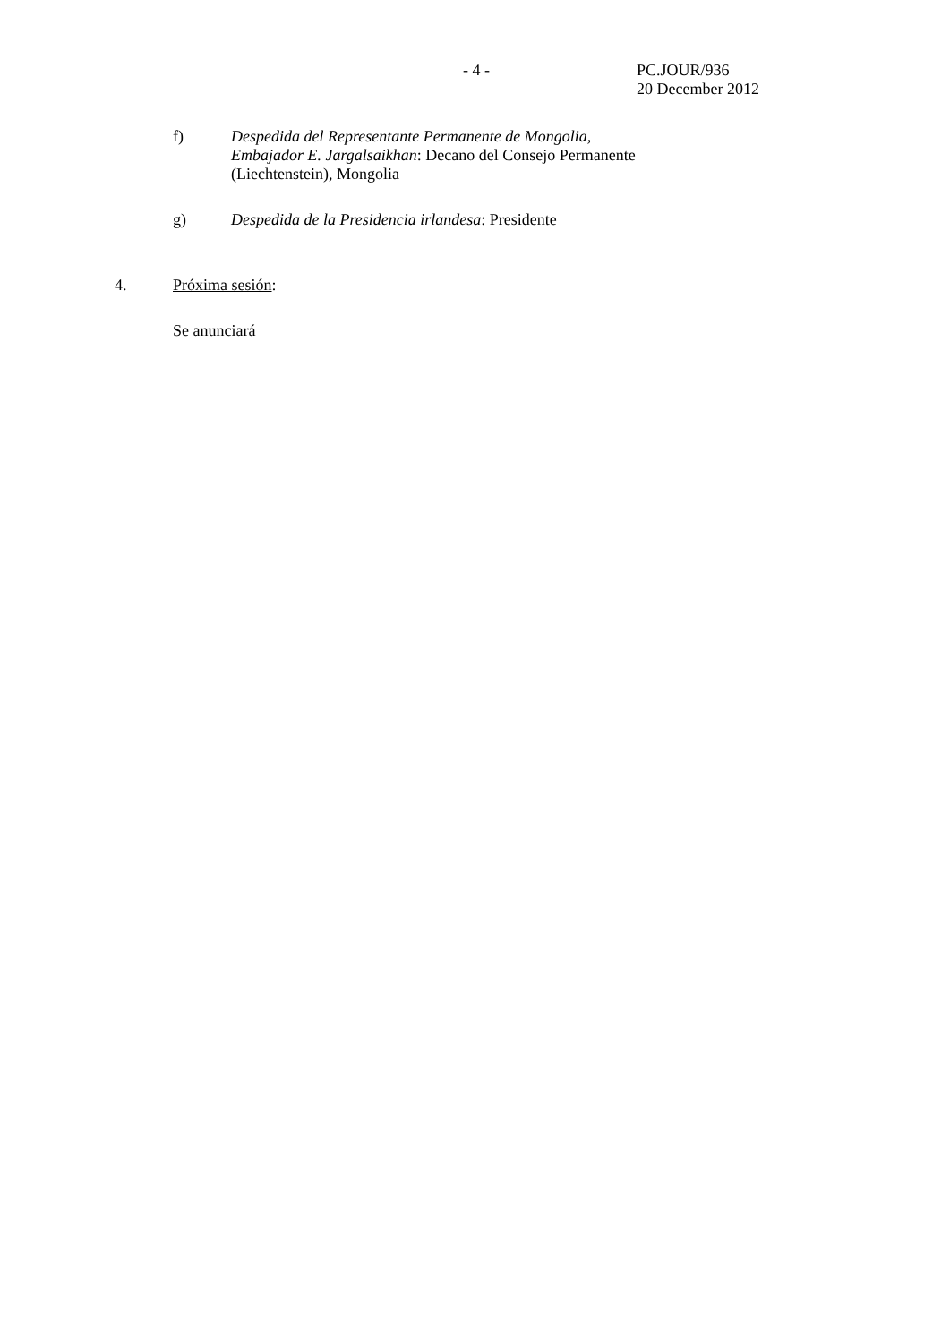- 4 -
PC.JOUR/936
20 December 2012
f) Despedida del Representante Permanente de Mongolia,
Embajador E. Jargalsaikhan: Decano del Consejo Permanente
(Liechtenstein), Mongolia
g) Despedida de la Presidencia irlandesa: Presidente
4. Próxima sesión:
Se anunciará